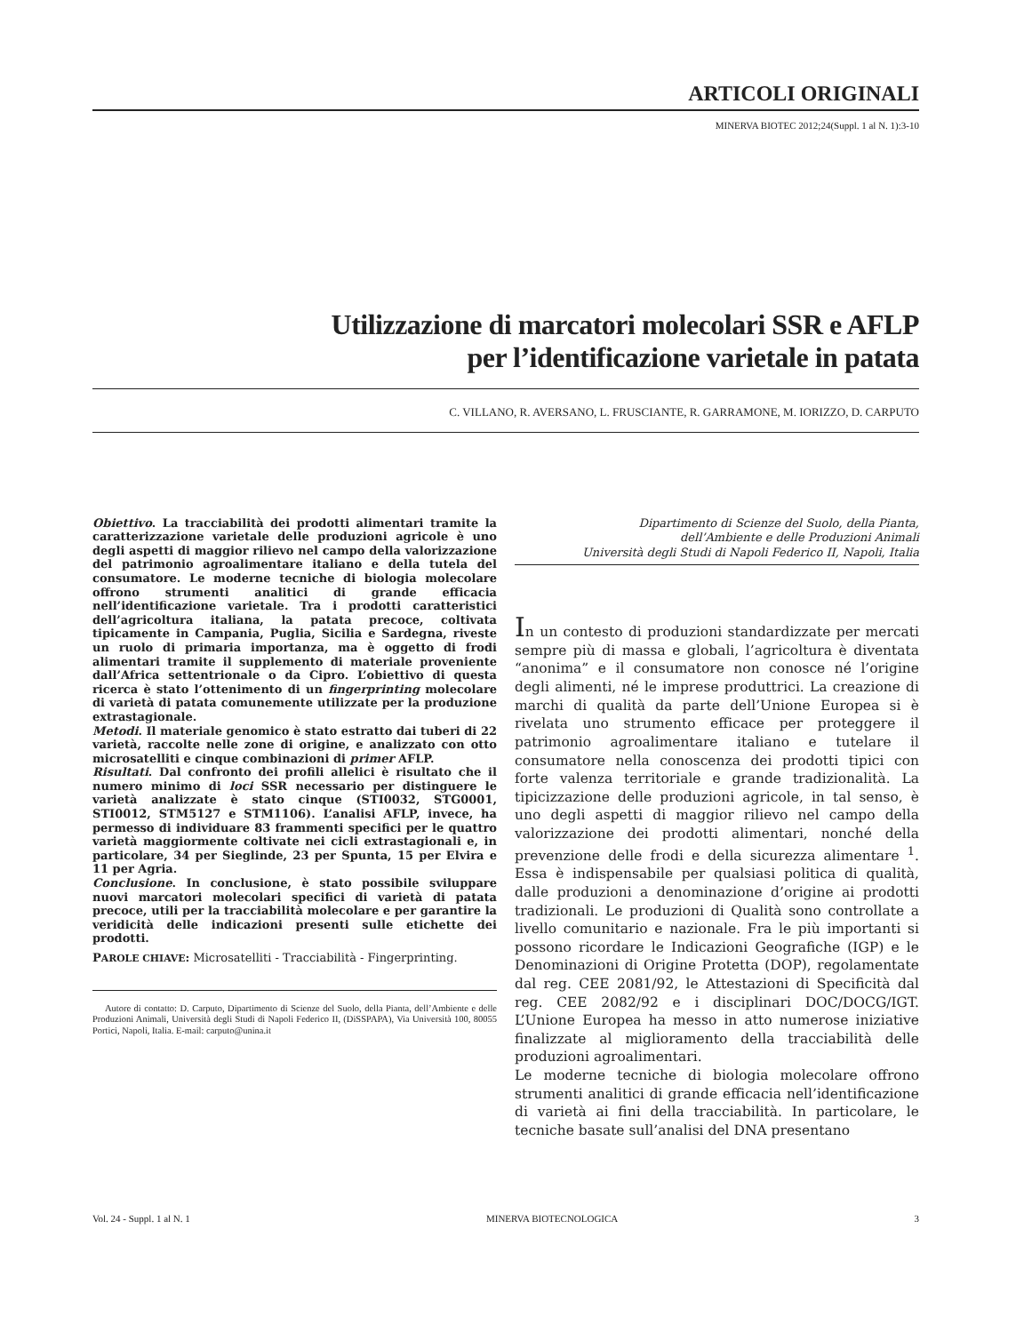ARTICOLI ORIGINALI
MINERVA BIOTEC 2012;24(Suppl. 1 al N. 1):3-10
Utilizzazione di marcatori molecolari SSR e AFLP
per l’identificazione varietale in patata
C. VILLANO, R. AVERSANO, L. FRUSCIANTE, R. GARRAMONE, M. IORIZZO, D. CARPUTO
Obiettivo. La tracciabilità dei prodotti alimentari tramite la caratterizzazione varietale delle produzioni agricole è uno degli aspetti di maggior rilievo nel campo della valorizzazione del patrimonio agroalimentare italiano e della tutela del consumatore. Le moderne tecniche di biologia molecolare offrono strumenti analitici di grande efficacia nell’identificazione varietale. Tra i prodotti caratteristici dell’agricoltura italiana, la patata precoce, coltivata tipicamente in Campania, Puglia, Sicilia e Sardegna, riveste un ruolo di primaria importanza, ma è oggetto di frodi alimentari tramite il supplemento di materiale proveniente dall’Africa settentrionale o da Cipro. L’obiettivo di questa ricerca è stato l’ottenimento di un fingerprinting molecolare di varietà di patata comunemente utilizzate per la produzione extrastagionale.
Metodi. Il materiale genomico è stato estratto dai tuberi di 22 varietà, raccolte nelle zone di origine, e analizzato con otto microsatelliti e cinque combinazioni di primer AFLP.
Risultati. Dal confronto dei profili allelici è risultato che il numero minimo di loci SSR necessario per distinguere le varietà analizzate è stato cinque (STI0032, STG0001, STI0012, STM5127 e STM1106). L’analisi AFLP, invece, ha permesso di individuare 83 frammenti specifici per le quattro varietà maggiormente coltivate nei cicli extrastagionali e, in particolare, 34 per Sieglinde, 23 per Spunta, 15 per Elvira e 11 per Agria.
Conclusione. In conclusione, è stato possibile sviluppare nuovi marcatori molecolari specifici di varietà di patata precoce, utili per la tracciabilità molecolare e per garantire la veridicità delle indicazioni presenti sulle etichette dei prodotti.
PAROLE CHIAVE: Microsatelliti - Tracciabilità - Fingerprinting.
Autore di contatto: D. Carputo, Dipartimento di Scienze del Suolo, della Pianta, dell’Ambiente e delle Produzioni Animali, Università degli Studi di Napoli Federico II, (DiSSPAPA), Via Università 100, 80055 Portici, Napoli, Italia. E-mail: carputo@unina.it
Dipartimento di Scienze del Suolo, della Pianta,
dell’Ambiente e delle Produzioni Animali
Università degli Studi di Napoli Federico II, Napoli, Italia
In un contesto di produzioni standardizzate per mercati sempre più di massa e globali, l’agricoltura è diventata “anonima” e il consumatore non conosce né l’origine degli alimenti, né le imprese produttrici. La creazione di marchi di qualità da parte dell’Unione Europea si è rivelata uno strumento efficace per proteggere il patrimonio agroalimentare italiano e tutelare il consumatore nella conoscenza dei prodotti tipici con forte valenza territoriale e grande tradizionalità. La tipicizzazione delle produzioni agricole, in tal senso, è uno degli aspetti di maggior rilievo nel campo della valorizzazione dei prodotti alimentari, nonché della prevenzione delle frodi e della sicurezza alimentare <sup>1</sup>. Essa è indispensabile per qualsiasi politica di qualità, dalle produzioni a denominazione d’origine ai prodotti tradizionali. Le produzioni di Qualità sono controllate a livello comunitario e nazionale. Fra le più importanti si possono ricordare le Indicazioni Geografiche (IGP) e le Denominazioni di Origine Protetta (DOP), regolamentate dal reg. CEE 2081/92, le Attestazioni di Specificità dal reg. CEE 2082/92 e i disciplinari DOC/DOCG/IGT. L’Unione Europea ha messo in atto numerose iniziative finalizzate al miglioramento della tracciabilità delle produzioni agroalimentari.
Le moderne tecniche di biologia molecolare offrono strumenti analitici di grande efficacia nell’identificazione di varietà ai fini della tracciabilità. In particolare, le tecniche basate sull’analisi del DNA presentano
Vol. 24 - Suppl. 1 al N. 1 MINERVA BIOTECNOLOGICA 3